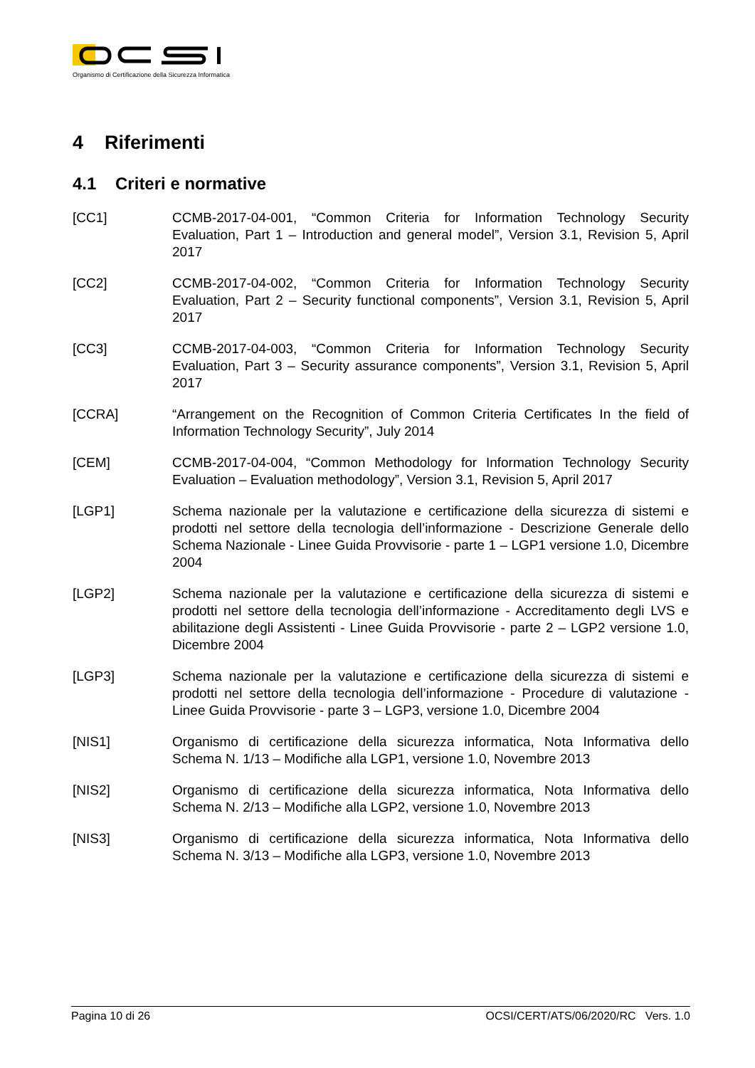Organismo di Certificazione della Sicurezza Informatica
4 Riferimenti
4.1 Criteri e normative
[CC1] CCMB-2017-04-001, “Common Criteria for Information Technology Security Evaluation, Part 1 – Introduction and general model”, Version 3.1, Revision 5, April 2017
[CC2] CCMB-2017-04-002, “Common Criteria for Information Technology Security Evaluation, Part 2 – Security functional components”, Version 3.1, Revision 5, April 2017
[CC3] CCMB-2017-04-003, “Common Criteria for Information Technology Security Evaluation, Part 3 – Security assurance components”, Version 3.1, Revision 5, April 2017
[CCRA] “Arrangement on the Recognition of Common Criteria Certificates In the field of Information Technology Security”, July 2014
[CEM] CCMB-2017-04-004, “Common Methodology for Information Technology Security Evaluation – Evaluation methodology”, Version 3.1, Revision 5, April 2017
[LGP1] Schema nazionale per la valutazione e certificazione della sicurezza di sistemi e prodotti nel settore della tecnologia dell’informazione - Descrizione Generale dello Schema Nazionale - Linee Guida Provvisorie - parte 1 – LGP1 versione 1.0, Dicembre 2004
[LGP2] Schema nazionale per la valutazione e certificazione della sicurezza di sistemi e prodotti nel settore della tecnologia dell’informazione - Accreditamento degli LVS e abilitazione degli Assistenti - Linee Guida Provvisorie - parte 2 – LGP2 versione 1.0, Dicembre 2004
[LGP3] Schema nazionale per la valutazione e certificazione della sicurezza di sistemi e prodotti nel settore della tecnologia dell’informazione - Procedure di valutazione - Linee Guida Provvisorie - parte 3 – LGP3, versione 1.0, Dicembre 2004
[NIS1] Organismo di certificazione della sicurezza informatica, Nota Informativa dello Schema N. 1/13 – Modifiche alla LGP1, versione 1.0, Novembre 2013
[NIS2] Organismo di certificazione della sicurezza informatica, Nota Informativa dello Schema N. 2/13 – Modifiche alla LGP2, versione 1.0, Novembre 2013
[NIS3] Organismo di certificazione della sicurezza informatica, Nota Informativa dello Schema N. 3/13 – Modifiche alla LGP3, versione 1.0, Novembre 2013
Pagina 10 di 26 OCSI/CERT/ATS/06/2020/RC Vers. 1.0